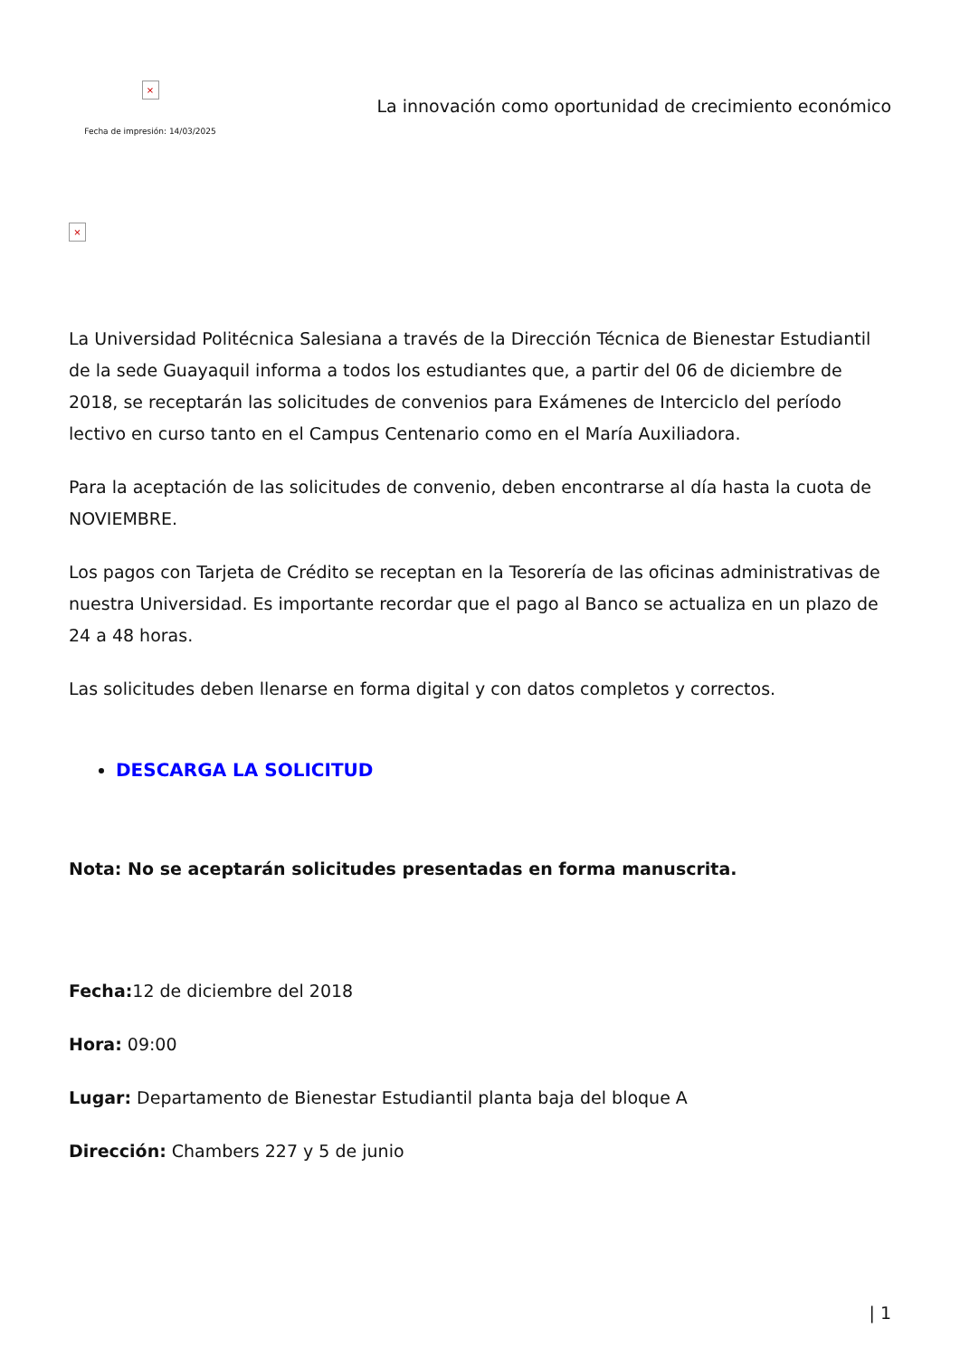×
Fecha de impresión: 14/03/2025
La innovación como oportunidad de crecimiento económico
×
La Universidad Politécnica Salesiana a través de la Dirección Técnica de Bienestar Estudiantil de la sede Guayaquil informa a todos los estudiantes que, a partir del 06 de diciembre de 2018, se receptarán las solicitudes de convenios para Exámenes de Interciclo del período lectivo en curso tanto en el Campus Centenario como en el María Auxiliadora.
Para la aceptación de las solicitudes de convenio, deben encontrarse al día hasta la cuota de NOVIEMBRE.
Los pagos con Tarjeta de Crédito se receptan en la Tesorería de las oficinas administrativas de nuestra Universidad. Es importante recordar que el pago al Banco se actualiza en un plazo de 24 a 48 horas.
Las solicitudes deben llenarse en forma digital y con datos completos y correctos.
DESCARGA LA SOLICITUD
Nota: No se aceptarán solicitudes presentadas en forma manuscrita.
Fecha: 12 de diciembre del 2018
Hora: 09:00
Lugar: Departamento de Bienestar Estudiantil planta baja del bloque A
Dirección: Chambers 227 y 5 de junio
| 1